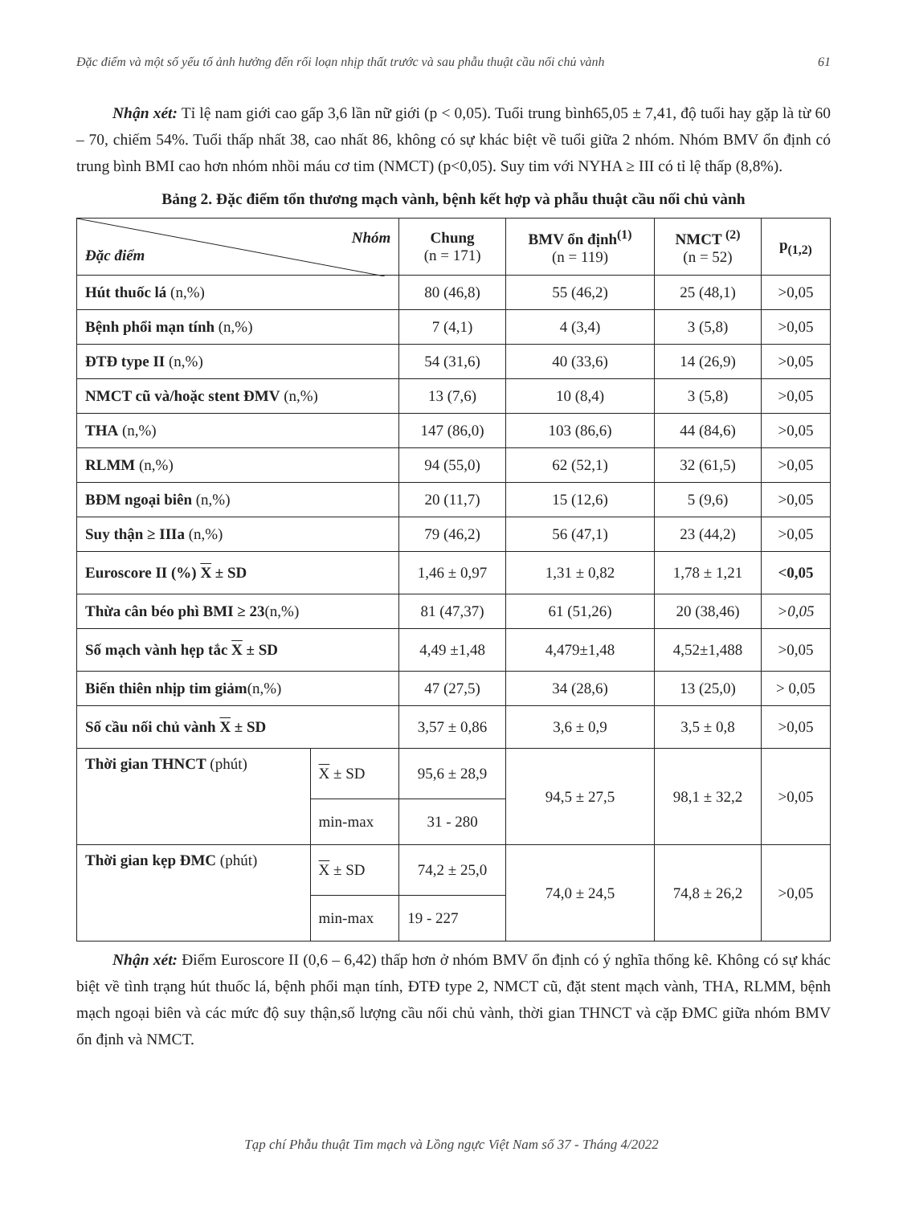Đặc điểm và một số yếu tố ảnh hưởng đến rối loạn nhịp thất trước và sau phẫu thuật cầu nối chủ vành 61
Nhận xét: Tỉ lệ nam giới cao gấp 3,6 lần nữ giới (p < 0,05). Tuổi trung bình65,05 ± 7,41, độ tuổi hay gặp là từ 60 – 70, chiếm 54%. Tuổi thấp nhất 38, cao nhất 86, không có sự khác biệt về tuổi giữa 2 nhóm. Nhóm BMV ổn định có trung bình BMI cao hơn nhóm nhồi máu cơ tim (NMCT) (p<0,05). Suy tim với NYHA ≥ III có tỉ lệ thấp (8,8%).
Bảng 2. Đặc điểm tổn thương mạch vành, bệnh kết hợp và phẫu thuật cầu nối chủ vành
| Nhóm Đặc điểm | | Chung (n = 171) | BMV ổn định<sup>(1)</sup> (n = 119) | NMCT <sup>(2)</sup> (n = 52) | p<sub>(1,2)</sub> |
| --- | --- | --- | --- | --- | --- |
| Hút thuốc lá (n,%) | | 80 (46,8) | 55 (46,2) | 25 (48,1) | >0,05 |
| Bệnh phổi mạn tính (n,%) | | 7 (4,1) | 4 (3,4) | 3 (5,8) | >0,05 |
| ĐTĐ type II (n,%) | | 54 (31,6) | 40 (33,6) | 14 (26,9) | >0,05 |
| NMCT cũ và/hoặc stent ĐMV (n,%) | | 13 (7,6) | 10 (8,4) | 3 (5,8) | >0,05 |
| THA (n,%) | | 147 (86,0) | 103 (86,6) | 44 (84,6) | >0,05 |
| RLMM (n,%) | | 94 (55,0) | 62 (52,1) | 32 (61,5) | >0,05 |
| BĐM ngoại biên (n,%) | | 20 (11,7) | 15 (12,6) | 5 (9,6) | >0,05 |
| Suy thận ≥ IIIa (n,%) | | 79 (46,2) | 56 (47,1) | 23 (44,2) | >0,05 |
| Euroscore II (%) X ± SD | | 1,46 ± 0,97 | 1,31 ± 0,82 | 1,78 ± 1,21 | <0,05 |
| Thừa cân béo phì BMI ≥ 23 (n,%) | | 81 (47,37) | 61 (51,26) | 20 (38,46) | >0,05 |
| Số mạch vành hẹp tắc X ± SD | | 4,49 ±1,48 | 4,479±1,48 | 4,52±1,488 | >0,05 |
| Biến thiên nhịp tim giảm (n,%) | | 47 (27,5) | 34 (28,6) | 13 (25,0) | > 0,05 |
| Số cầu nối chủ vành X ± SD | | 3,57 ± 0,86 | 3,6 ± 0,9 | 3,5 ± 0,8 | >0,05 |
| Thời gian THNCT (phút) | X ± SD | 95,6 ± 28,9 | 94,5 ± 27,5 | 98,1 ± 32,2 | >0,05 |
| | min-max | 31 - 280 | | | |
| Thời gian kẹp ĐMC (phút) | X ± SD | 74,2 ± 25,0 | 74,0 ± 24,5 | 74,8 ± 26,2 | >0,05 |
| | min-max | 19 - 227 | | | |
Nhận xét: Điểm Euroscore II (0,6 – 6,42) thấp hơn ở nhóm BMV ổn định có ý nghĩa thống kê. Không có sự khác biệt về tình trạng hút thuốc lá, bệnh phổi mạn tính, ĐTĐ type 2, NMCT cũ, đặt stent mạch vành, THA, RLMM, bệnh mạch ngoại biên và các mức độ suy thận,số lượng cầu nối chủ vành, thời gian THNCT và cặp ĐMC giữa nhóm BMV ổn định và NMCT.
Tạp chí Phẫu thuật Tim mạch và Lồng ngực Việt Nam số 37 - Tháng 4/2022